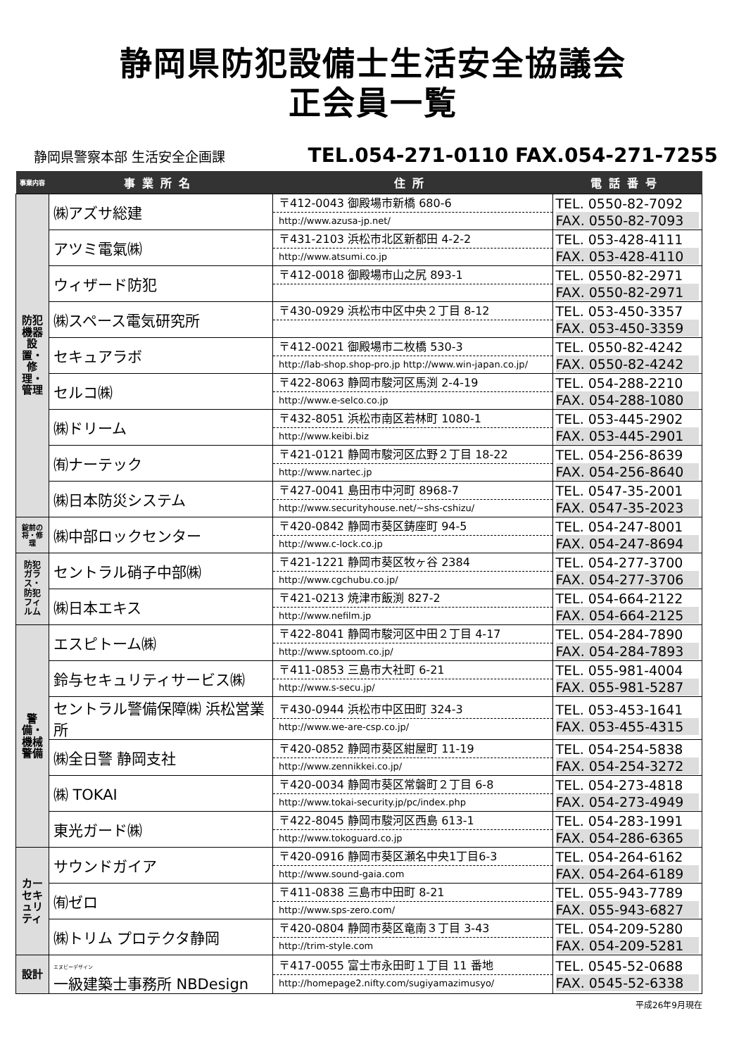静岡県防犯設備士生活安全協議会
正会員一覧
静岡県警察本部 生活安全企画課 TEL.054-271-0110 FAX.054-271-7255
| 事業内容 | 事業所名 | 住所 | 電話番号 |
| --- | --- | --- | --- |
| 防犯機器設置・修理・管理 | ㈱アズサ総建 | 〒412-0043 御殿場市新橋 680-6 http://www.azusa-jp.net/ | TEL. 0550-82-7092 FAX. 0550-82-7093 |
| | アツミ電氣㈱ | 〒431-2103 浜松市北区新都田 4-2-2 http://www.atsumi.co.jp | TEL. 053-428-4111 FAX. 053-428-4110 |
| | ウィザード防犯 | 〒412-0018 御殿場市山之尻 893-1 | TEL. 0550-82-2971 FAX. 0550-82-2971 |
| | ㈱スペース電気研究所 | 〒430-0929 浜松市中区中央２丁目 8-12 | TEL. 053-450-3357 FAX. 053-450-3359 |
| | セキュアラボ | 〒412-0021 御殿場市二枚橋 530-3 http://lab-shop.shop-pro.jp http://www.win-japan.co.jp/ | TEL. 0550-82-4242 FAX. 0550-82-4242 |
| | セルコ㈱ | 〒422-8063 静岡市駿河区馬渕 2-4-19 http://www.e-selco.co.jp | TEL. 054-288-2210 FAX. 054-288-1080 |
| | ㈱ドリーム | 〒432-8051 浜松市南区若林町 1080-1 http://www.keibi.biz | TEL. 053-445-2902 FAX. 053-445-2901 |
| | ㈲ナーテック | 〒421-0121 静岡市駿河区広野２丁目 18-22 http://www.nartec.jp | TEL. 054-256-8639 FAX. 054-256-8640 |
| | ㈱日本防災システム | 〒427-0041 島田市中河町 8968-7 http://www.securityhouse.net/~shs-cshizu/ | TEL. 0547-35-2001 FAX. 0547-35-2023 |
| 錠前の将・修理 | ㈱中部ロックセンター | 〒420-0842 静岡市葵区鋳座町 94-5 http://www.c-lock.co.jp | TEL. 054-247-8001 FAX. 054-247-8694 |
| 防犯ガラス・防犯フィルム | セントラル硝子中部㈱ | 〒421-1221 静岡市葵区牧ヶ谷 2384 http://www.cgchubu.co.jp/ | TEL. 054-277-3700 FAX. 054-277-3706 |
| | ㈱日本エキス | 〒421-0213 焼津市飯渕 827-2 http://www.nefilm.jp | TEL. 054-664-2122 FAX. 054-664-2125 |
| 警備・機械警備 | エスピトーム㈱ | 〒422-8041 静岡市駿河区中田２丁目 4-17 http://www.sptoom.co.jp/ | TEL. 054-284-7890 FAX. 054-284-7893 |
| | 鈴与セキュリティサービス㈱ | 〒411-0853 三島市大社町 6-21 http://www.s-secu.jp/ | TEL. 055-981-4004 FAX. 055-981-5287 |
| | セントラル警備保障㈱ 浜松営業所 | 〒430-0944 浜松市中区田町 324-3 http://www.we-are-csp.co.jp/ | TEL. 053-453-1641 FAX. 053-455-4315 |
| | ㈱全日警 静岡支社 | 〒420-0852 静岡市葵区紺屋町 11-19 http://www.zennikkei.co.jp/ | TEL. 054-254-5838 FAX. 054-254-3272 |
| | ㈱ TOKAI | 〒420-0034 静岡市葵区常磐町２丁目 6-8 http://www.tokai-security.jp/pc/index.php | TEL. 054-273-4818 FAX. 054-273-4949 |
| | 東光ガード㈱ | 〒422-8045 静岡市駿河区西島 613-1 http://www.tokoguard.co.jp | TEL. 054-283-1991 FAX. 054-286-6365 |
| カーセキュリティ | サウンドガイア | 〒420-0916 静岡市葵区瀬名中央1丁目6-3 http://www.sound-gaia.com | TEL. 054-264-6162 FAX. 054-264-6189 |
| | ㈲ゼロ | 〒411-0838 三島市中田町 8-21 http://www.sps-zero.com/ | TEL. 055-943-7789 FAX. 055-943-6827 |
| | ㈱トリム プロテクタ静岡 | 〒420-0804 静岡市葵区竜南３丁目 3-43 http://trim-style.com | TEL. 054-209-5280 FAX. 054-209-5281 |
| 設計 | エヌビーデザイン 一級建築士事務所 NBDesign | 〒417-0055 富士市永田町１丁目 11 番地 http://homepage2.nifty.com/sugiyamazimusyo/ | TEL. 0545-52-0688 FAX. 0545-52-6338 |
平成26年9月現在